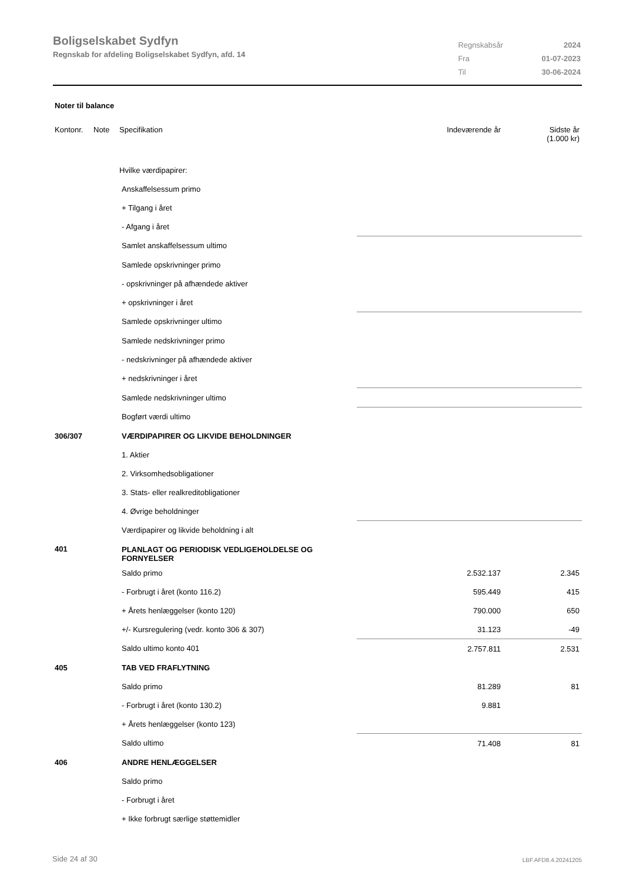Boligselskabet Sydfyn
Regnskab for afdeling Boligselskabet Sydfyn, afd. 14
| Regnskabsår | 2024 |
| Fra | 01-07-2023 |
| Til | 30-06-2024 |
Noter til balance
| Kontonr. | Note | Specifikation | | Indeværende år | Sidste år (1.000 kr) |
| --- | --- | --- | --- | --- | --- |
| | | Hvilke værdipapirer: | | | |
| | | Anskaffelsessum primo | | | |
| | | + Tilgang i året | | | |
| | | - Afgang i året | | | |
| | | Samlet anskaffelsessum ultimo | | | |
| | | Samlede opskrivninger primo | | | |
| | | - opskrivninger på afhændede aktiver | | | |
| | | + opskrivninger i året | | | |
| | | Samlede opskrivninger ultimo | | | |
| | | Samlede nedskrivninger primo | | | |
| | | - nedskrivninger på afhændede aktiver | | | |
| | | + nedskrivninger i året | | | |
| | | Samlede nedskrivninger ultimo | | | |
| | | Bogført værdi ultimo | | | |
| 306/307 | | VÆRDIPAPIRER OG LIKVIDE BEHOLDNINGER | | | |
| | | 1. Aktier | | | |
| | | 2. Virksomhedsobligationer | | | |
| | | 3. Stats- eller realkreditobligationer | | | |
| | | 4. Øvrige beholdninger | | | |
| | | Værdipapirer og likvide beholdning i alt | | | |
| 401 | | PLANLAGT OG PERIODISK VEDLIGEHOLDELSE OG FORNYELSER | | | |
| | | Saldo primo | | 2.532.137 | 2.345 |
| | | - Forbrugt i året (konto 116.2) | | 595.449 | 415 |
| | | + Årets henlæggelser (konto 120) | | 790.000 | 650 |
| | | +/- Kursregulering (vedr. konto 306 & 307) | | 31.123 | -49 |
| | | Saldo ultimo konto 401 | | 2.757.811 | 2.531 |
| 405 | | TAB VED FRAFLYTNING | | | |
| | | Saldo primo | | 81.289 | 81 |
| | | - Forbrugt i året (konto 130.2) | | 9.881 | |
| | | + Årets henlæggelser (konto 123) | | | |
| | | Saldo ultimo | | 71.408 | 81 |
| 406 | | ANDRE HENLÆGGELSER | | | |
| | | Saldo primo | | | |
| | | - Forbrugt i året | | | |
| | | + Ikke forbrugt særlige støttemidler | | | |
Side 24 af 30 LBF.AFD8.4.20241205